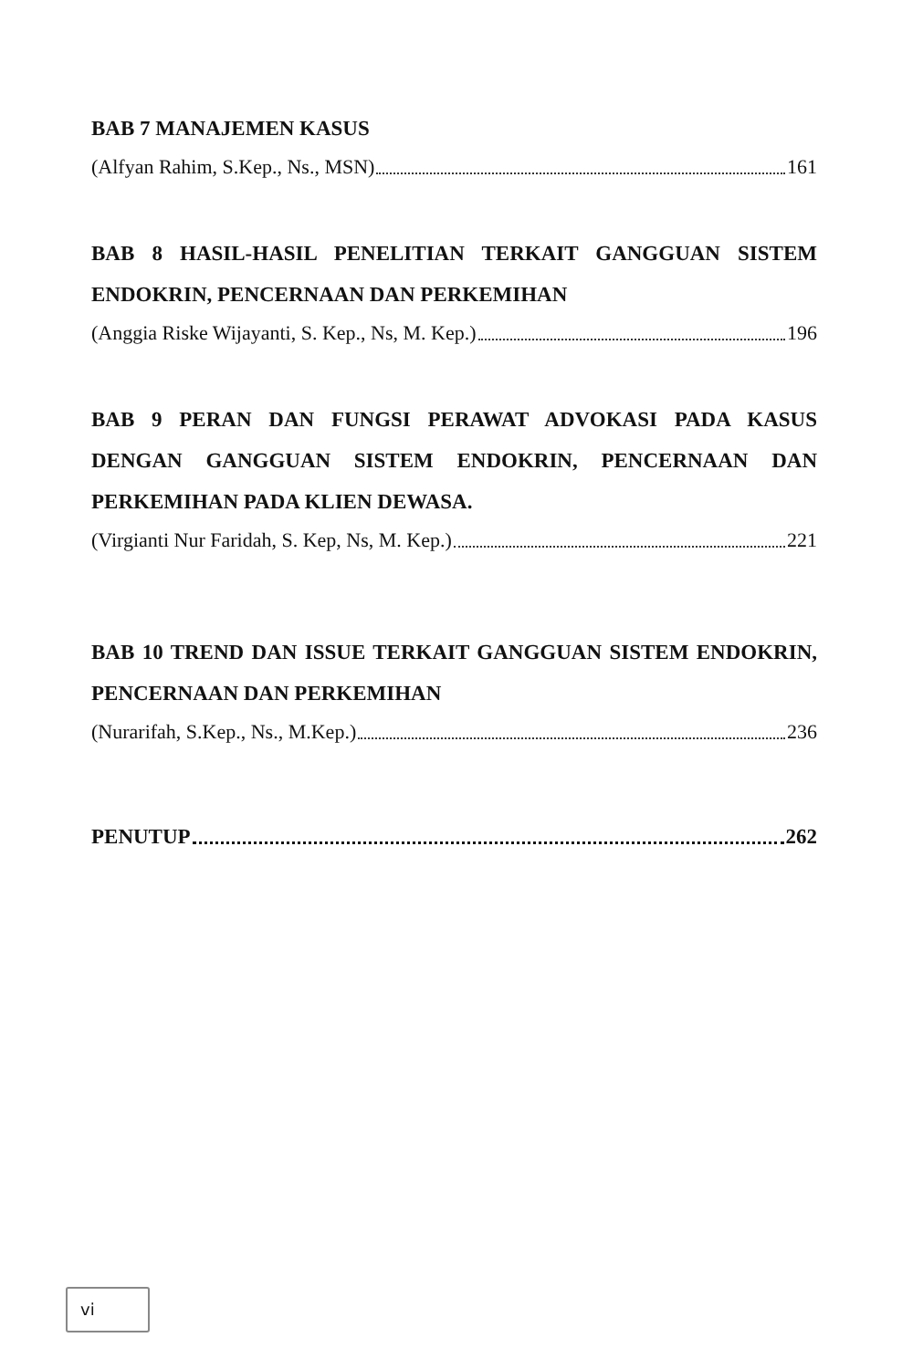BAB 7 MANAJEMEN KASUS
(Alfyan Rahim, S.Kep., Ns., MSN) 161
BAB 8 HASIL-HASIL PENELITIAN TERKAIT GANGGUAN SISTEM ENDOKRIN, PENCERNAAN DAN PERKEMIHAN
(Anggia Riske Wijayanti, S. Kep., Ns, M. Kep.) 196
BAB 9 PERAN DAN FUNGSI PERAWAT ADVOKASI PADA KASUS DENGAN GANGGUAN SISTEM ENDOKRIN, PENCERNAAN DAN PERKEMIHAN PADA KLIEN DEWASA.
(Virgianti Nur Faridah, S. Kep, Ns, M. Kep.) 221
BAB 10 TREND DAN ISSUE TERKAIT GANGGUAN SISTEM ENDOKRIN, PENCERNAAN DAN PERKEMIHAN
(Nurarifah, S.Kep., Ns., M.Kep.) 236
PENUTUP 262
vi